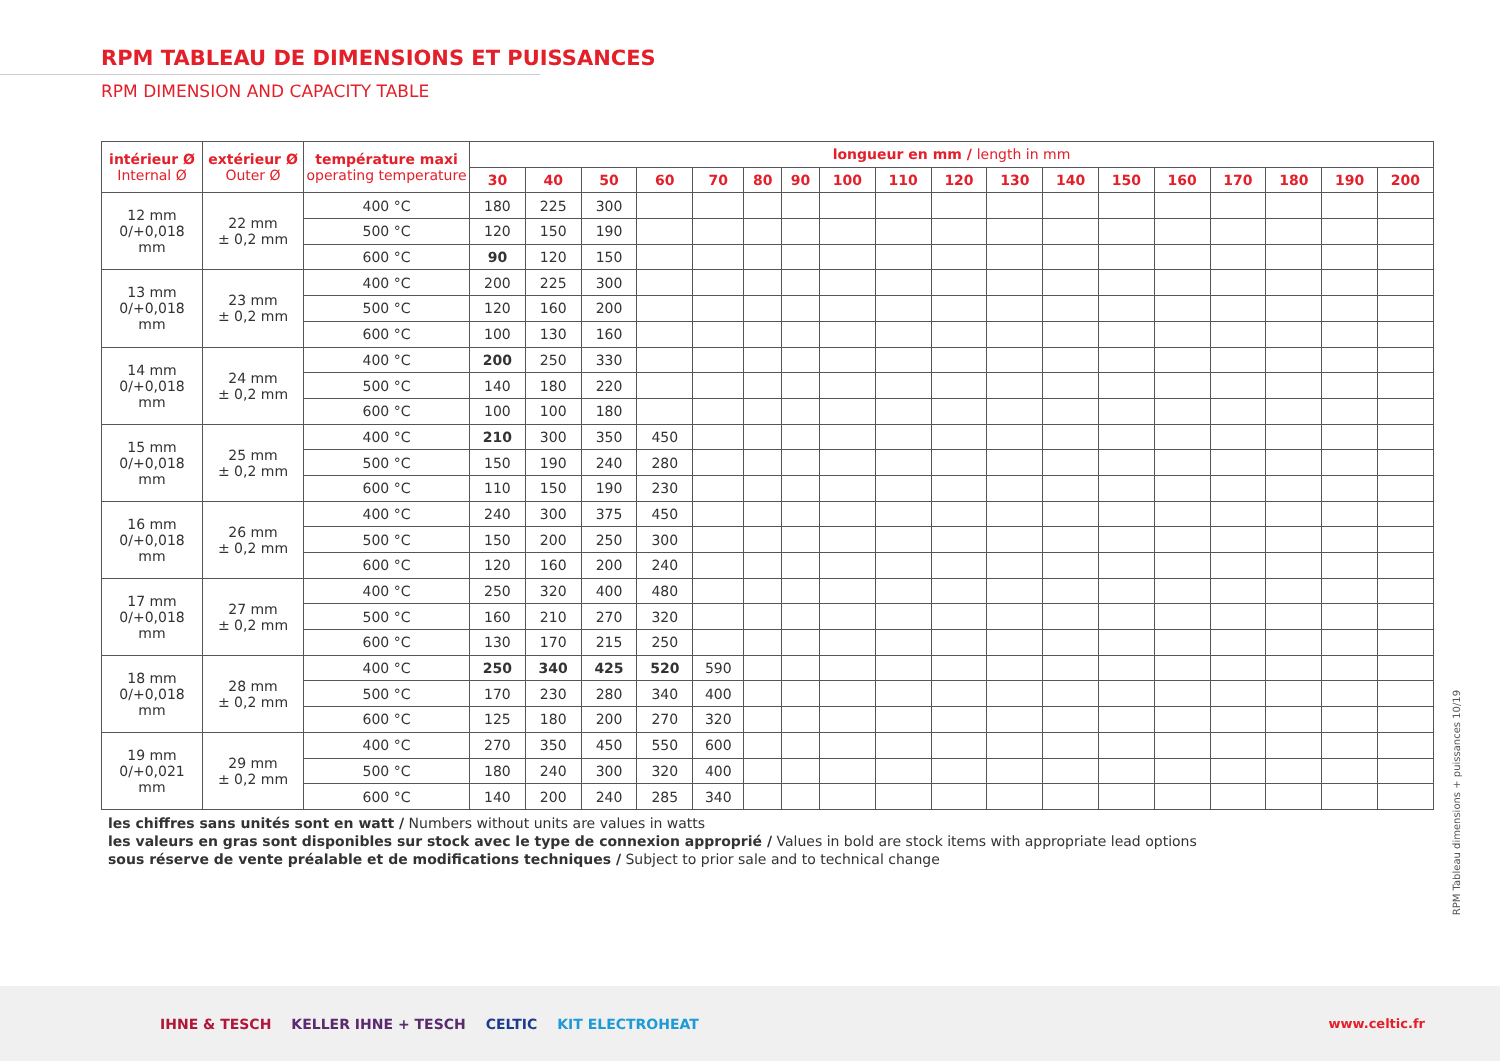RPM TABLEAU DE DIMENSIONS ET PUISSANCES
RPM DIMENSION AND CAPACITY TABLE
| intérieur Ø Internal Ø | extérieur Ø Outer Ø | température maxi operating temperature | longueur en mm / length in mm | | | | | | | | | | | | | | | | | |
| --- | --- | --- | --- | --- | --- | --- | --- | --- | --- | --- | --- | --- | --- | --- | --- | --- | --- | --- | --- | --- |
| | | | 30 | 40 | 50 | 60 | 70 | 80 | 90 | 100 | 110 | 120 | 130 | 140 | 150 | 160 | 170 | 180 | 190 | 200 |
| 12 mm 0/+0,018 mm | 22 mm ± 0,2 mm | 400 °C | 180 | 225 | 300 | | | | | | | | | | | | | | | |
| | | 500 °C | 120 | 150 | 190 | | | | | | | | | | | | | | | |
| | | 600 °C | 90 | 120 | 150 | | | | | | | | | | | | | | | |
| 13 mm 0/+0,018 mm | 23 mm ± 0,2 mm | 400 °C | 200 | 225 | 300 | | | | | | | | | | | | | | | |
| | | 500 °C | 120 | 160 | 200 | | | | | | | | | | | | | | | |
| | | 600 °C | 100 | 130 | 160 | | | | | | | | | | | | | | | |
| 14 mm 0/+0,018 mm | 24 mm ± 0,2 mm | 400 °C | 200 | 250 | 330 | | | | | | | | | | | | | | | |
| | | 500 °C | 140 | 180 | 220 | | | | | | | | | | | | | | | |
| | | 600 °C | 100 | 100 | 180 | | | | | | | | | | | | | | | |
| 15 mm 0/+0,018 mm | 25 mm ± 0,2 mm | 400 °C | 210 | 300 | 350 | 450 | | | | | | | | | | | | | | |
| | | 500 °C | 150 | 190 | 240 | 280 | | | | | | | | | | | | | | |
| | | 600 °C | 110 | 150 | 190 | 230 | | | | | | | | | | | | | | |
| 16 mm 0/+0,018 mm | 26 mm ± 0,2 mm | 400 °C | 240 | 300 | 375 | 450 | | | | | | | | | | | | | | |
| | | 500 °C | 150 | 200 | 250 | 300 | | | | | | | | | | | | | | |
| | | 600 °C | 120 | 160 | 200 | 240 | | | | | | | | | | | | | | |
| 17 mm 0/+0,018 mm | 27 mm ± 0,2 mm | 400 °C | 250 | 320 | 400 | 480 | | | | | | | | | | | | | | |
| | | 500 °C | 160 | 210 | 270 | 320 | | | | | | | | | | | | | | |
| | | 600 °C | 130 | 170 | 215 | 250 | | | | | | | | | | | | | | |
| 18 mm 0/+0,018 mm | 28 mm ± 0,2 mm | 400 °C | 250 | 340 | 425 | 520 | 590 | | | | | | | | | | | | | |
| | | 500 °C | 170 | 230 | 280 | 340 | 400 | | | | | | | | | | | | | |
| | | 600 °C | 125 | 180 | 200 | 270 | 320 | | | | | | | | | | | | | |
| 19 mm 0/+0,021 mm | 29 mm ± 0,2 mm | 400 °C | 270 | 350 | 450 | 550 | 600 | | | | | | | | | | | | | |
| | | 500 °C | 180 | 240 | 300 | 320 | 400 | | | | | | | | | | | | | |
| | | 600 °C | 140 | 200 | 240 | 285 | 340 | | | | | | | | | | | | | |
les chiffres sans unités sont en watt / Numbers without units are values in watts
les valeurs en gras sont disponibles sur stock avec le type de connexion approprié / Values in bold are stock items with appropriate lead options
sous réserve de vente préalable et de modifications techniques / Subject to prior sale and to technical change
RPM Tableau dimensions + puissances 10/19
IHNE & TESCH KELLER IHNE + TESCH CELTIC KIT ELECTROHEAT www.celtic.fr